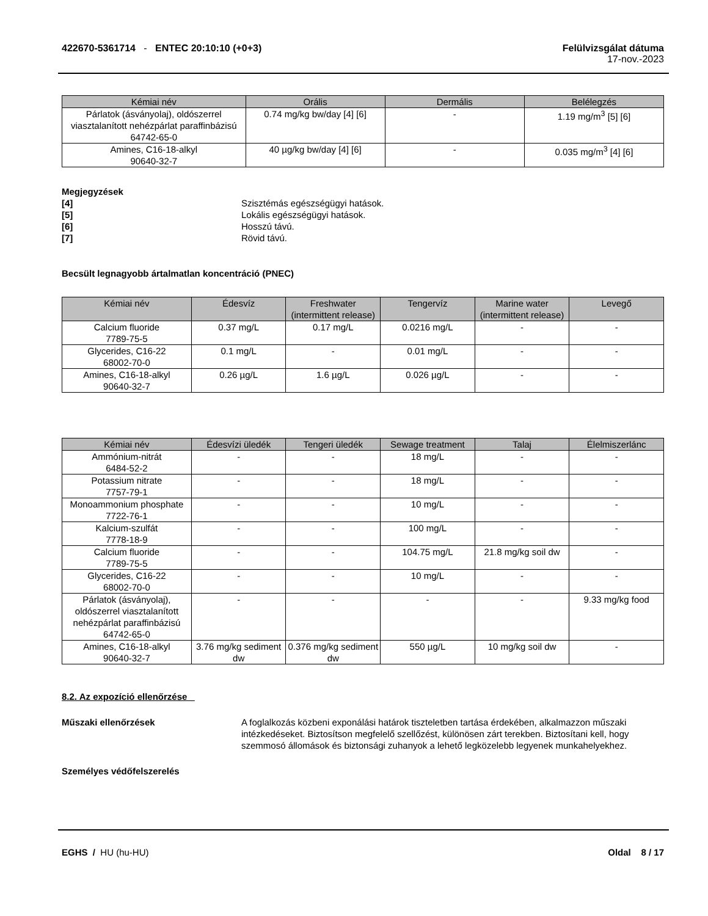422670-5361714 - ENTEC 20:10:10 (+0+3)
Felülvizsgálat dátuma
17-nov.-2023
| Kémiai név | Orális | Dermális | Belélegzés |
| --- | --- | --- | --- |
| Párlatok (ásványolaj), oldószerrel viasztalanított nehézpárlat paraffinbázisú 64742-65-0 | 0.74 mg/kg bw/day [4] [6] | - | 1.19 mg/m<sup>3</sup> [5] [6] |
| Amines, C16-18-alkyl 90640-32-7 | 40 µg/kg bw/day [4] [6] | - | 0.035 mg/m<sup>3</sup> [4] [6] |
Megjegyzések [4] Szisztémás egészségügyi hatások. [5] Lokális egészségügyi hatások. [6] Hosszú távú. [7] Rövid távú.
Becsült legnagyobb ártalmatlan koncentráció (PNEC)
| Kémiai név | Édesvíz | Freshwater (intermittent release) | Tengervíz | Marine water (intermittent release) | Levegő |
| --- | --- | --- | --- | --- | --- |
| Calcium fluoride 7789-75-5 | 0.37 mg/L | 0.17 mg/L | 0.0216 mg/L | - | - |
| Glycerides, C16-22 68002-70-0 | 0.1 mg/L | - | 0.01 mg/L | - | - |
| Amines, C16-18-alkyl 90640-32-7 | 0.26 µg/L | 1.6 µg/L | 0.026 µg/L | - | - |
| Kémiai név | Édesvízi üledék | Tengeri üledék | Sewage treatment | Talaj | Élelmiszerlánc |
| --- | --- | --- | --- | --- | --- |
| Ammónium-nitrát 6484-52-2 | - | - | 18 mg/L | - | - |
| Potassium nitrate 7757-79-1 | - | - | 18 mg/L | - | - |
| Monoammonium phosphate 7722-76-1 | - | - | 10 mg/L | - | - |
| Kalcium-szulfát 7778-18-9 | - | - | 100 mg/L | - | - |
| Calcium fluoride 7789-75-5 | - | - | 104.75 mg/L | 21.8 mg/kg soil dw | - |
| Glycerides, C16-22 68002-70-0 | - | - | 10 mg/L | - | - |
| Párlatok (ásványolaj), oldószerrel viasztalanított nehézpárlat paraffinbázisú 64742-65-0 | - | - | - | - | 9.33 mg/kg food |
| Amines, C16-18-alkyl 90640-32-7 | 3.76 mg/kg sediment dw | 0.376 mg/kg sediment dw | 550 µg/L | 10 mg/kg soil dw | - |
8.2. Az expozíció ellenőrzése
Műszaki ellenőrzések A foglalkozás közbeni exponálási határok tiszteletben tartása érdekében, alkalmazzon műszaki intézkedéseket. Biztosítson megfelelő szellőzést, különösen zárt terekben. Biztosítani kell, hogy szemmosó állomások és biztonsági zuhanyok a lehető legközelebb legyenek munkahelyekhez.
Személyes védőfelszerelés
EGHS / HU (hu-HU) Oldal 8 / 17